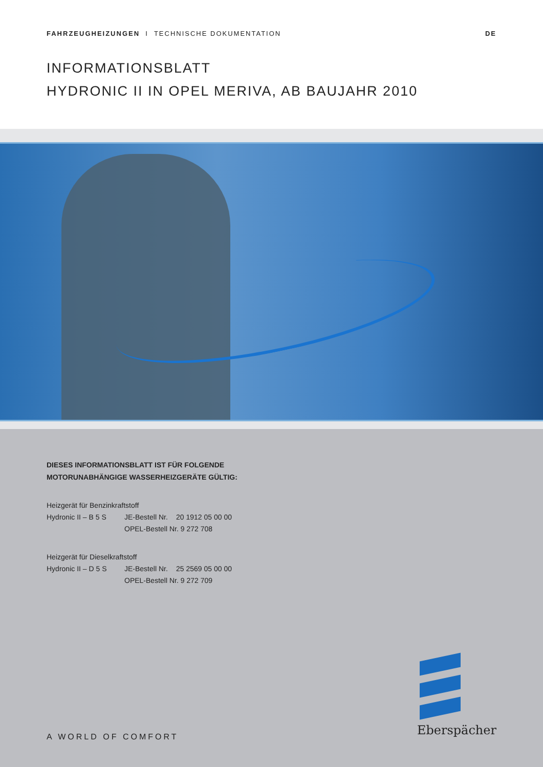FAHRZEUGHEIZUNGEN I TECHNISCHE DOKUMENTATION
DE
INFORMATIONSBLATT
HYDRONIC II IN OPEL MERIVA, AB BAUJAHR 2010
DIESES INFORMATIONSBLATT IST FÜR FOLGENDE
MOTORUNABHÄNGIGE WASSERHEIZGERÄTE GÜLTIG:
Heizgerät für Benzinkraftstoff
Hydronic II – B 5 S
JE-Bestell Nr.
20 1912 05 00 00
OPEL-Bestell Nr. 9 272 708
Heizgerät für Dieselkraftstoff
Hydronic II – D 5 S
JE-Bestell Nr.
25 2569 05 00 00
OPEL-Bestell Nr. 9 272 709
A WORLD OF COMFORT Eberspächer